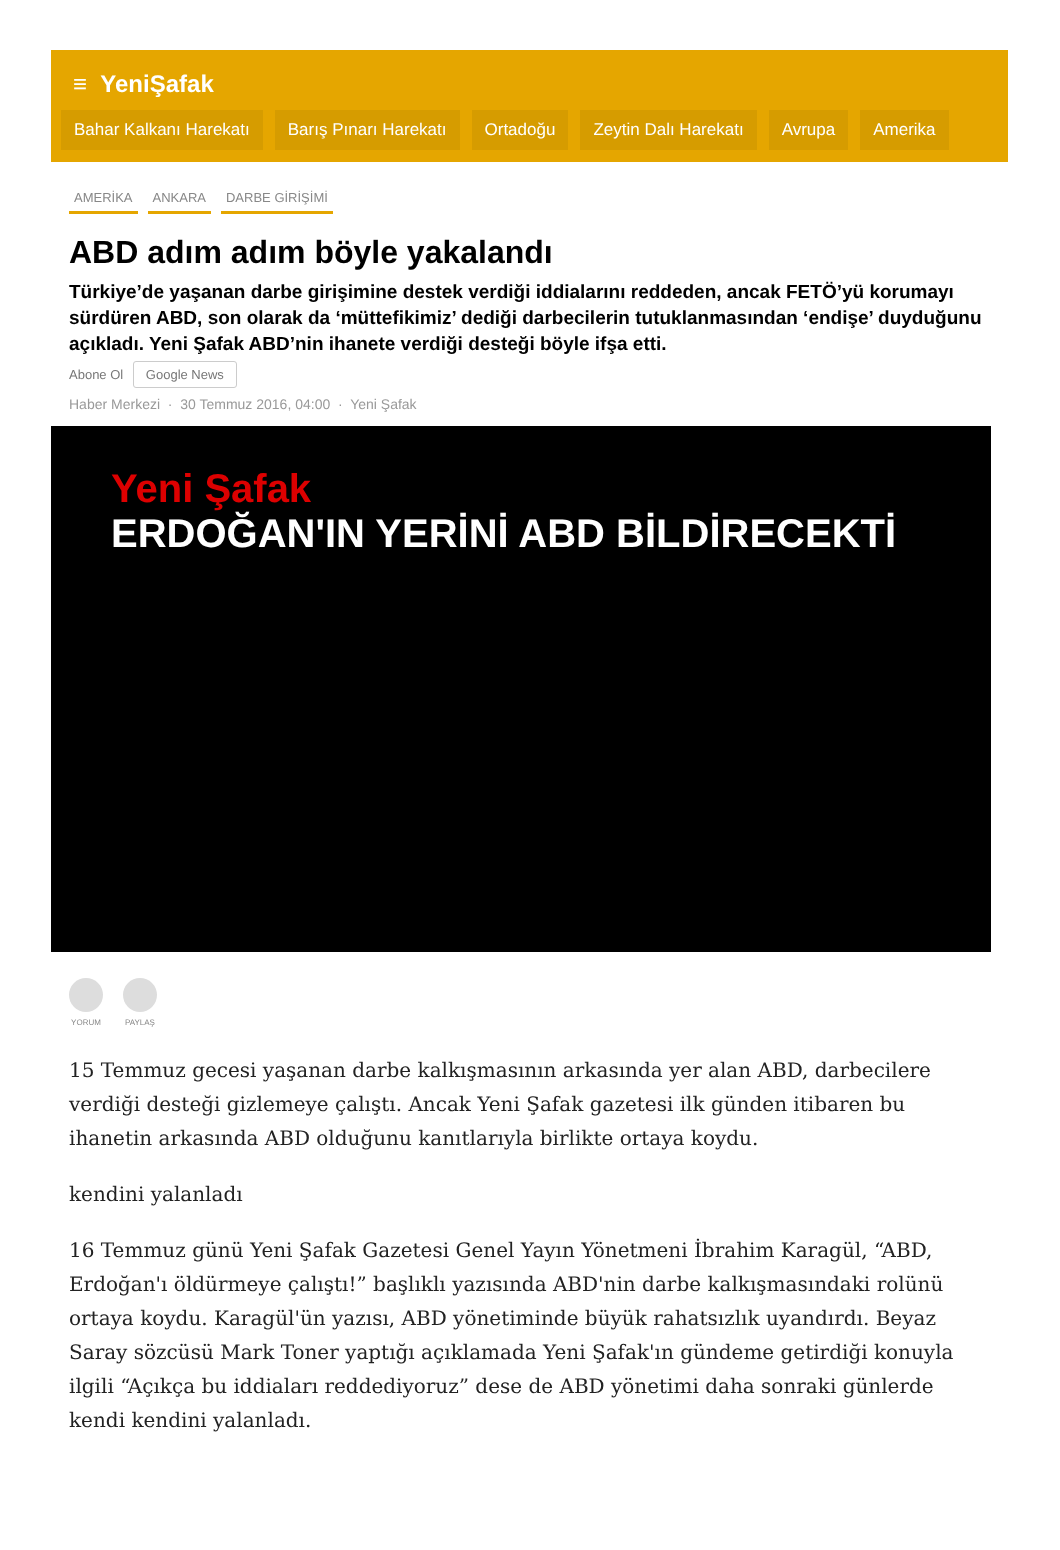≡ YeniŞafak
Bahar Kalkanı Harekatı Barış Pınarı Harekatı Ortadoğu Zeytin Dalı Harekatı Avrupa Amerika
AMERİKA ANKARA DARBE GİRİŞİMİ
ABD adım adım böyle yakalandı
Türkiye’de yaşanan darbe girişimine destek verdiği iddialarını reddeden, ancak FETÖ’yü korumayı sürdüren ABD, son olarak da ‘müttefikimiz’ dediği darbecilerin tutuklanmasından ‘endişe’ duyduğunu açıkladı. Yeni Şafak ABD’nin ihanete verdiği desteği böyle ifşa etti.
Abone Ol Google News
Haber Merkezi · 30 Temmuz 2016, 04:00 · Yeni Şafak
Yeni Şafak
ERDOĞAN'IN YERİNİ ABD BİLDİRECEKTİ
YORUM PAYLAŞ
15 Temmuz gecesi yaşanan darbe kalkışmasının arkasında yer alan ABD, darbecilere verdiği desteği gizlemeye çalıştı. Ancak Yeni Şafak gazetesi ilk günden itibaren bu ihanetin arkasında ABD olduğunu kanıtlarıyla birlikte ortaya koydu.
kendini yalanladı
16 Temmuz günü Yeni Şafak Gazetesi Genel Yayın Yönetmeni İbrahim Karagül, “ABD, Erdoğan'ı öldürmeye çalıştı!” başlıklı yazısında ABD'nin darbe kalkışmasındaki rolünü ortaya koydu. Karagül'ün yazısı, ABD yönetiminde büyük rahatsızlık uyandırdı. Beyaz Saray sözcüsü Mark Toner yaptığı açıklamada Yeni Şafak'ın gündeme getirdiği konuyla ilgili “Açıkça bu iddiaları reddediyoruz” dese de ABD yönetimi daha sonraki günlerde kendi kendini yalanladı.